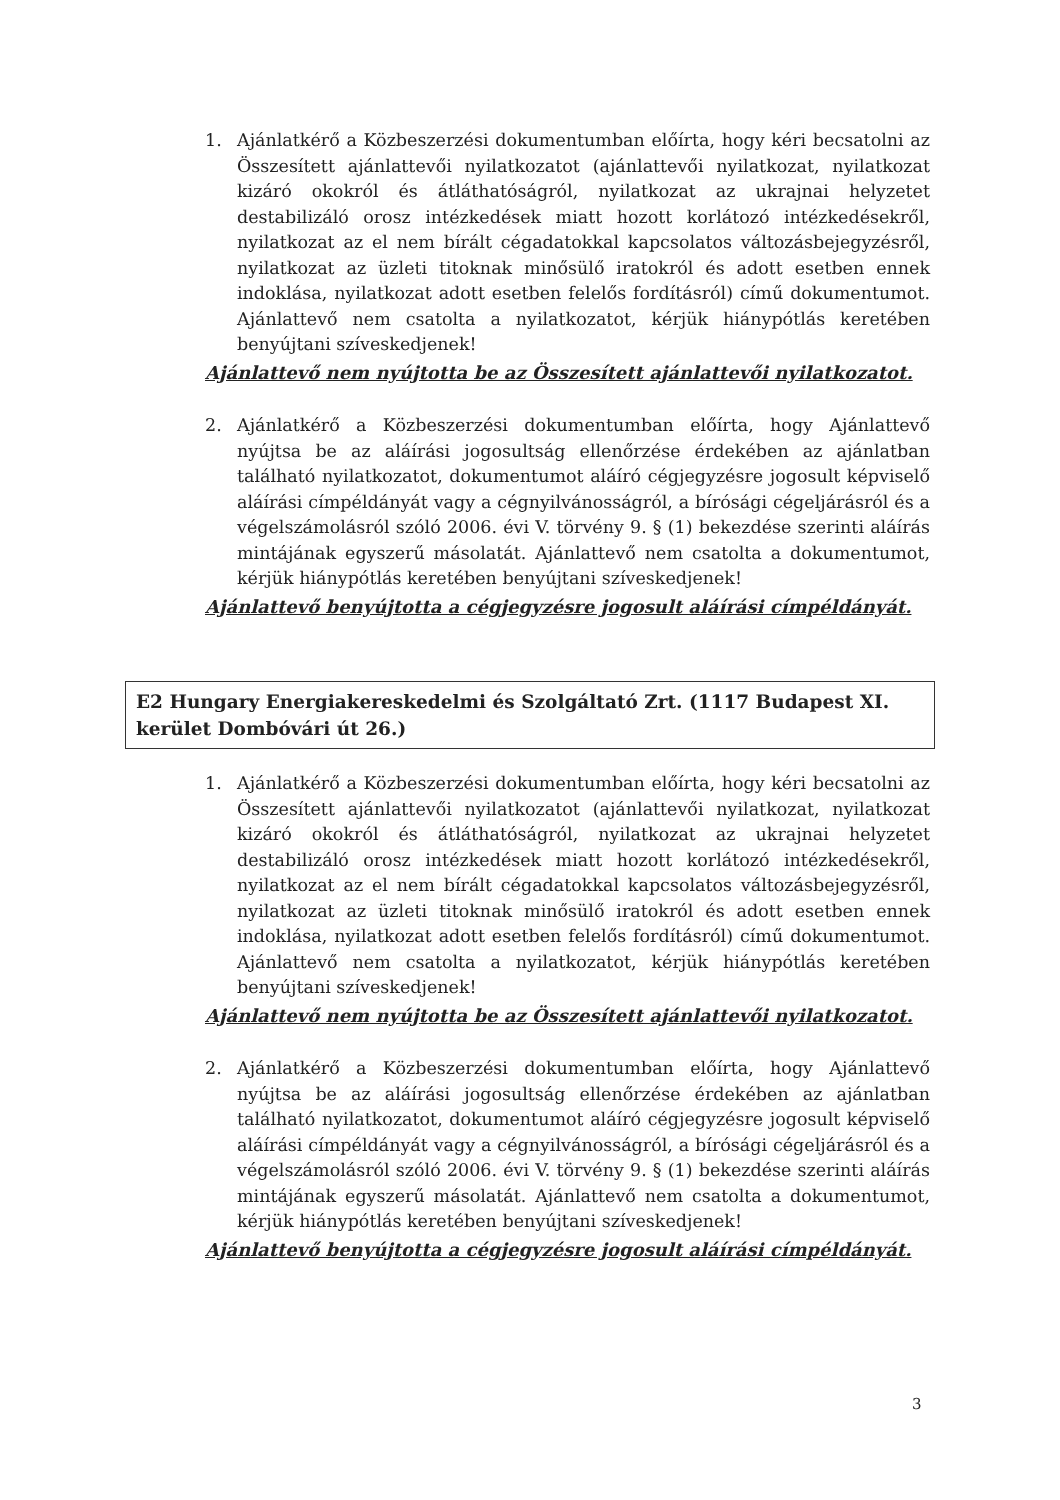1. Ajánlatkérő a Közbeszerzési dokumentumban előírta, hogy kéri becsatolni az Összesített ajánlattevői nyilatkozatot (ajánlattevői nyilatkozat, nyilatkozat kizáró okokról és átláthatóságról, nyilatkozat az ukrajnai helyzetet destabilizáló orosz intézkedések miatt hozott korlátozó intézkedésekről, nyilatkozat az el nem bírált cégadatokkal kapcsolatos változásbejegyzésről, nyilatkozat az üzleti titoknak minősülő iratokról és adott esetben ennek indoklása, nyilatkozat adott esetben felelős fordításról) című dokumentumot. Ajánlattevő nem csatolta a nyilatkozatot, kérjük hiánypótlás keretében benyújtani szíveskedjenek!
Ajánlattevő nem nyújtotta be az Összesített ajánlattevői nyilatkozatot.
2. Ajánlatkérő a Közbeszerzési dokumentumban előírta, hogy Ajánlattevő nyújtsa be az aláírási jogosultság ellenőrzése érdekében az ajánlatban található nyilatkozatot, dokumentumot aláíró cégjegyzésre jogosult képviselő aláírási címpéldányát vagy a cégnyilvánosságról, a bírósági cégeljárásról és a végelszámolásról szóló 2006. évi V. törvény 9. § (1) bekezdése szerinti aláírás mintájának egyszerű másolatát. Ajánlattevő nem csatolta a dokumentumot, kérjük hiánypótlás keretében benyújtani szíveskedjenek!
Ajánlattevő benyújtotta a cégjegyzésre jogosult aláírási címpéldányát.
E2 Hungary Energiakereskedelmi és Szolgáltató Zrt. (1117 Budapest XI. kerület Dombóvári út 26.)
1. Ajánlatkérő a Közbeszerzési dokumentumban előírta, hogy kéri becsatolni az Összesített ajánlattevői nyilatkozatot (ajánlattevői nyilatkozat, nyilatkozat kizáró okokról és átláthatóságról, nyilatkozat az ukrajnai helyzetet destabilizáló orosz intézkedések miatt hozott korlátozó intézkedésekről, nyilatkozat az el nem bírált cégadatokkal kapcsolatos változásbejegyzésről, nyilatkozat az üzleti titoknak minősülő iratokról és adott esetben ennek indoklása, nyilatkozat adott esetben felelős fordításról) című dokumentumot. Ajánlattevő nem csatolta a nyilatkozatot, kérjük hiánypótlás keretében benyújtani szíveskedjenek!
Ajánlattevő nem nyújtotta be az Összesített ajánlattevői nyilatkozatot.
2. Ajánlatkérő a Közbeszerzési dokumentumban előírta, hogy Ajánlattevő nyújtsa be az aláírási jogosultság ellenőrzése érdekében az ajánlatban található nyilatkozatot, dokumentumot aláíró cégjegyzésre jogosult képviselő aláírási címpéldányát vagy a cégnyilvánosságról, a bírósági cégeljárásról és a végelszámolásról szóló 2006. évi V. törvény 9. § (1) bekezdése szerinti aláírás mintájának egyszerű másolatát. Ajánlattevő nem csatolta a dokumentumot, kérjük hiánypótlás keretében benyújtani szíveskedjenek!
Ajánlattevő benyújtotta a cégjegyzésre jogosult aláírási címpéldányát.
3